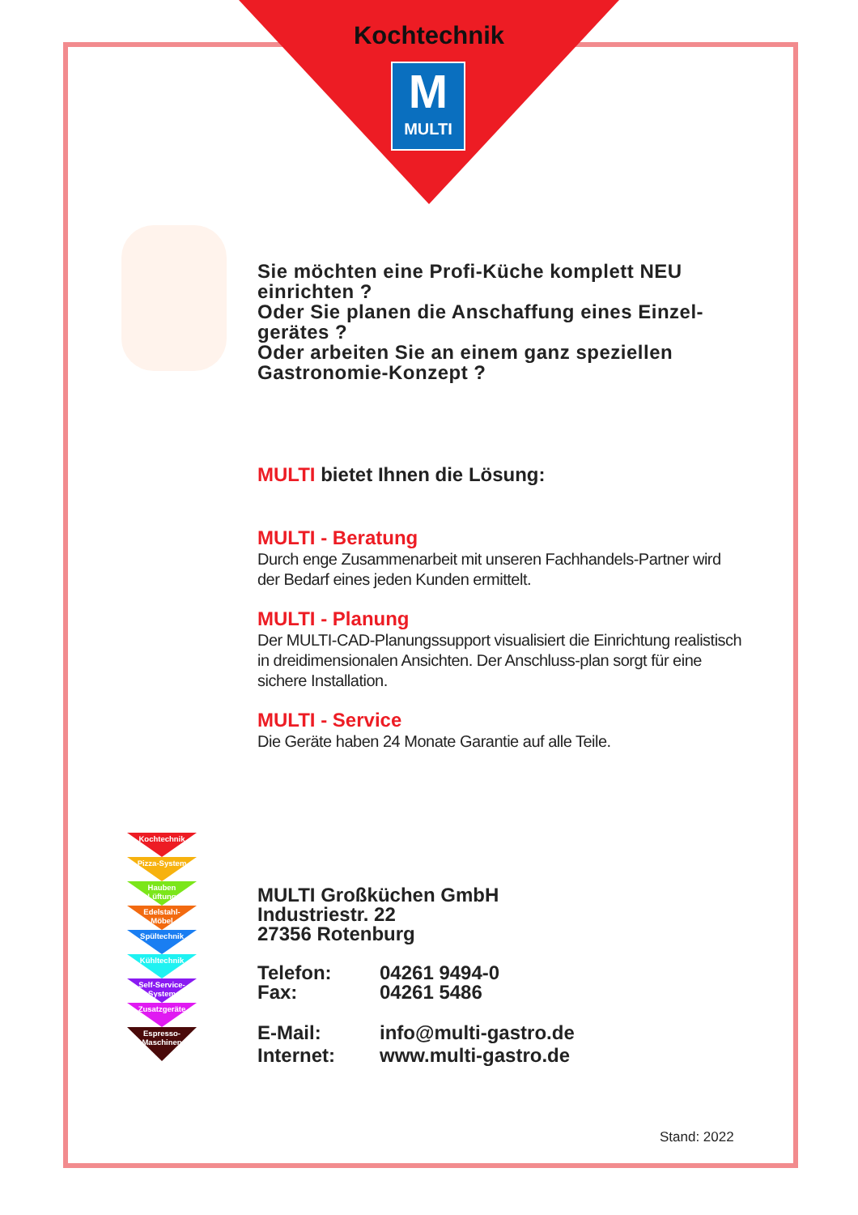Kochtechnik
M
MULTI
Sie möchten eine Profi-Küche komplett NEU einrichten ?
Oder Sie planen die Anschaffung eines Einzel-gerätes ?
Oder arbeiten Sie an einem ganz speziellen Gastronomie-Konzept ?
MULTI bietet Ihnen die Lösung:
MULTI - Beratung
Durch enge Zusammenarbeit mit unseren Fachhandels-Partner wird der Bedarf eines jeden Kunden ermittelt.
MULTI - Planung
Der MULTI-CAD-Planungssupport visualisiert die Einrichtung realistisch in dreidimensionalen Ansichten. Der Anschluss-plan sorgt für eine sichere Installation.
MULTI - Service
Die Geräte haben 24 Monate Garantie auf alle Teile.
Kochtechnik
Pizza-System
Hauben
Lüftung
Edelstahl-
Möbel
Spültechnik
Kühltechnik
Self-Service-
System
Zusatzgeräte
Espresso-
Maschinen
MULTI Großküchen GmbH
Industriestr. 22
27356 Rotenburg
Telefon: 04261 9494-0
Fax: 04261 5486
E-Mail: info@multi-gastro.de
Internet: www.multi-gastro.de
Stand: 2022